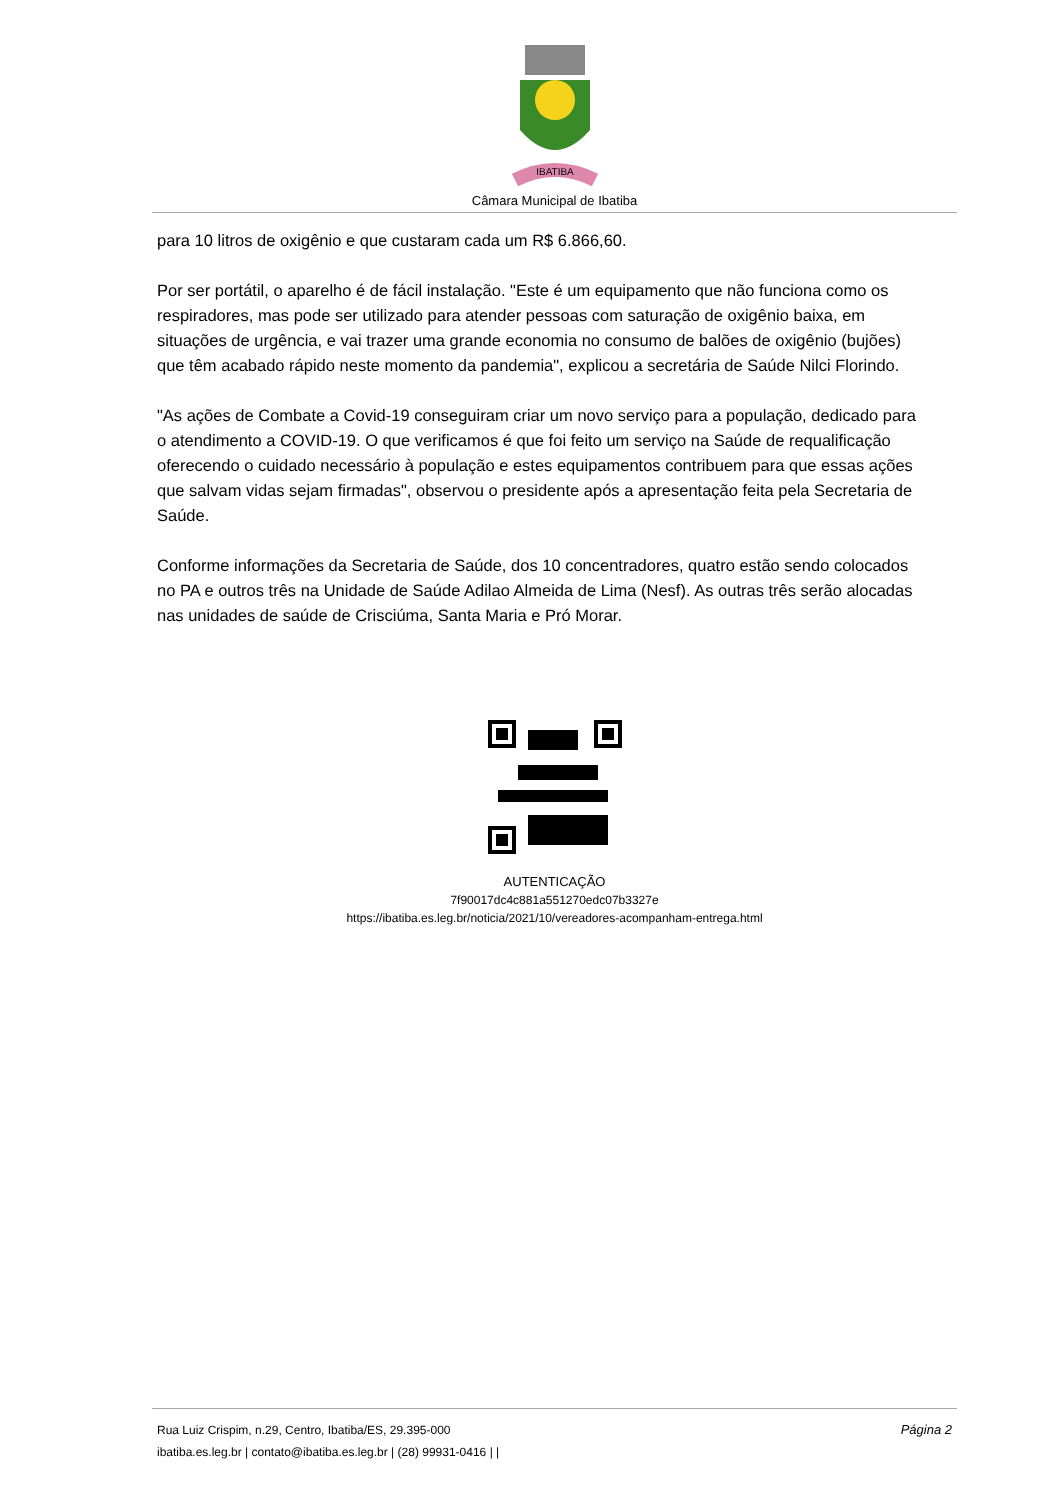IBATIBA
Câmara Municipal de Ibatiba
para 10 litros de oxigênio e que custaram cada um R$ 6.866,60.
Por ser portátil, o aparelho é de fácil instalação. "Este é um equipamento que não funciona como os respiradores, mas pode ser utilizado para atender pessoas com saturação de oxigênio baixa, em situações de urgência, e vai trazer uma grande economia no consumo de balões de oxigênio (bujões) que têm acabado rápido neste momento da pandemia", explicou a secretária de Saúde Nilci Florindo.
"As ações de Combate a Covid-19 conseguiram criar um novo serviço para a população, dedicado para o atendimento a COVID-19. O que verificamos é que foi feito um serviço na Saúde de requalificação oferecendo o cuidado necessário à população e estes equipamentos contribuem para que essas ações que salvam vidas sejam firmadas", observou o presidente após a apresentação feita pela Secretaria de Saúde.
Conforme informações da Secretaria de Saúde, dos 10 concentradores, quatro estão sendo colocados no PA e outros três na Unidade de Saúde Adilao Almeida de Lima (Nesf). As outras três serão alocadas nas unidades de saúde de Crisciúma, Santa Maria e Pró Morar.
AUTENTICAÇÃO
7f90017dc4c881a551270edc07b3327e
https://ibatiba.es.leg.br/noticia/2021/10/vereadores-acompanham-entrega.html
Rua Luiz Crispim, n.29, Centro, Ibatiba/ES, 29.395-000 Página 2
ibatiba.es.leg.br | contato@ibatiba.es.leg.br | (28) 99931-0416 | |